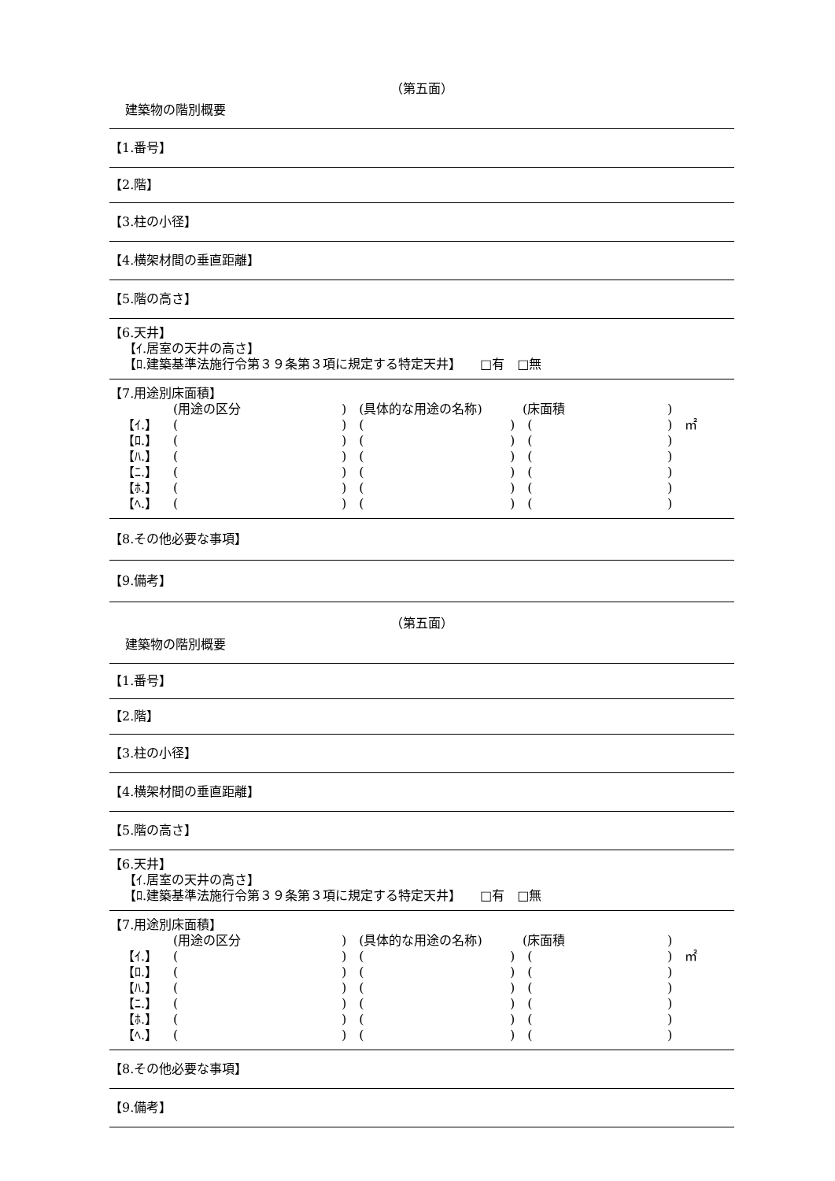（第五面）
建築物の階別概要
【1.番号】
【2.階】
【3.柱の小径】
【4.横架材間の垂直距離】
【5.階の高さ】
【6.天井】
【ｲ.居室の天井の高さ】
【ﾛ.建築基準法施行令第３９条第３項に規定する特定天井】　　□有　□無
【7.用途別床面積】
| | (用途の区分 | ) (具体的な用途の名称) | (床面積 | ) |
| 【ｲ.】 | ( | ) ( | ) ( | ) ㎡ |
| 【ﾛ.】 | ( | ) ( | ) ( | ) |
| 【ﾊ.】 | ( | ) ( | ) ( | ) |
| 【ﾆ.】 | ( | ) ( | ) ( | ) |
| 【ﾎ.】 | ( | ) ( | ) ( | ) |
| 【ﾍ.】 | ( | ) ( | ) ( | ) |
【8.その他必要な事項】
【9.備考】
（第五面）
建築物の階別概要
【1.番号】
【2.階】
【3.柱の小径】
【4.横架材間の垂直距離】
【5.階の高さ】
【6.天井】
【ｲ.居室の天井の高さ】
【ﾛ.建築基準法施行令第３９条第３項に規定する特定天井】　　□有　□無
【7.用途別床面積】
| | (用途の区分 | ) (具体的な用途の名称) | (床面積 | ) |
| 【ｲ.】 | ( | ) ( | ) ( | ) ㎡ |
| 【ﾛ.】 | ( | ) ( | ) ( | ) |
| 【ﾊ.】 | ( | ) ( | ) ( | ) |
| 【ﾆ.】 | ( | ) ( | ) ( | ) |
| 【ﾎ.】 | ( | ) ( | ) ( | ) |
| 【ﾍ.】 | ( | ) ( | ) ( | ) |
【8.その他必要な事項】
【9.備考】